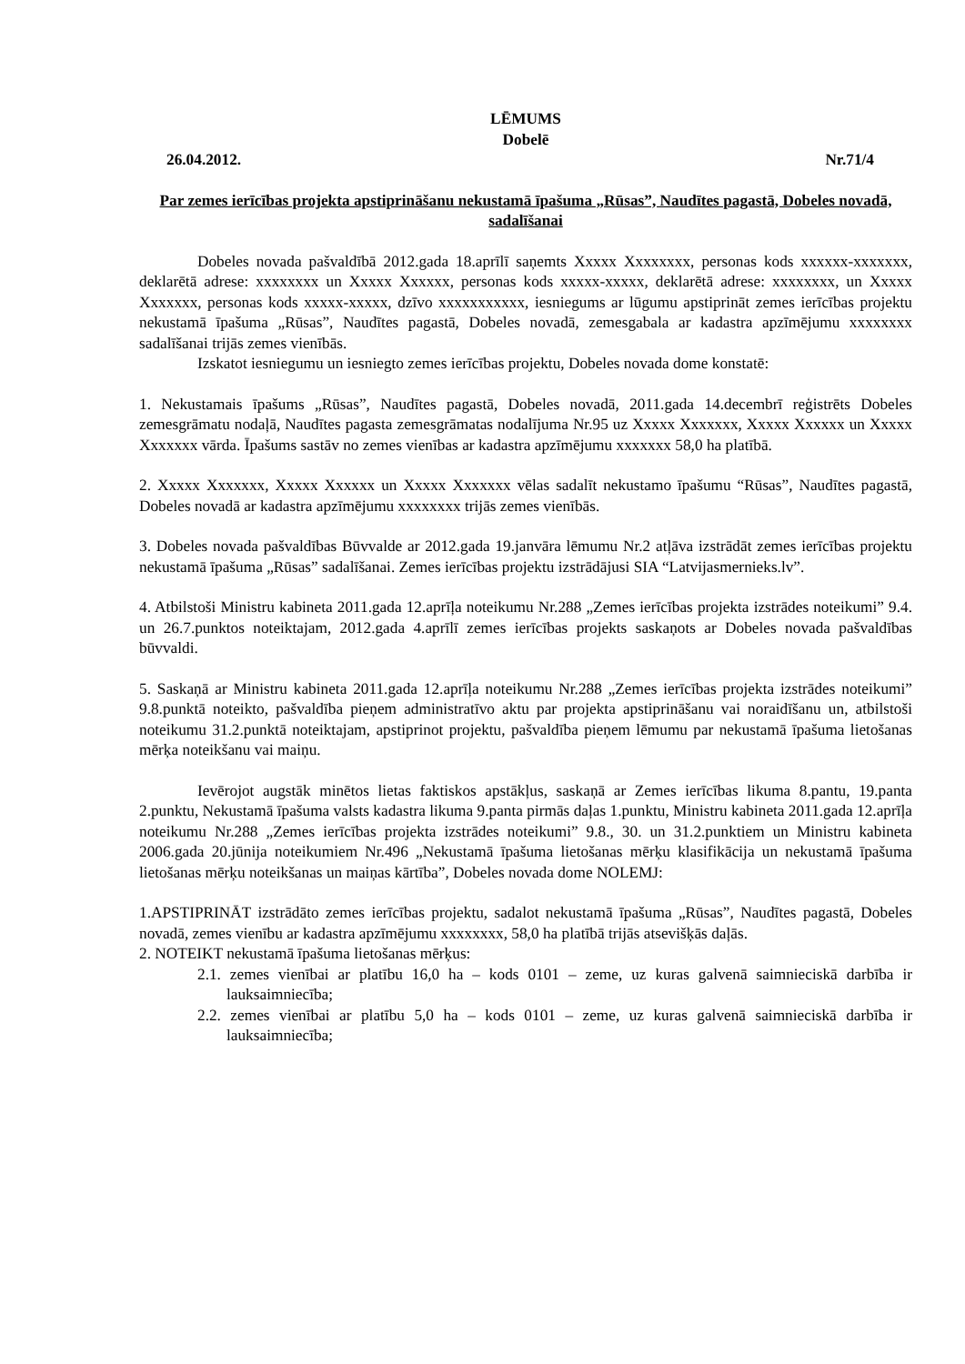LĒMUMS
Dobelē
26.04.2012. Nr.71/4
Par zemes ierīcības projekta apstiprināšanu nekustamā īpašuma „Rūsas”, Naudītes pagastā, Dobeles novadā, sadalīšanai
Dobeles novada pašvaldībā 2012.gada 18.aprīlī saņemts Xxxxx Xxxxxxxx, personas kods xxxxxx-xxxxxxx, deklarētā adrese: xxxxxxxx un Xxxxx Xxxxxx, personas kods xxxxx-xxxxx, deklarētā adrese: xxxxxxxx, un Xxxxx Xxxxxxx, personas kods xxxxx-xxxxx, dzīvo xxxxxxxxxxx, iesniegums ar lūgumu apstiprināt zemes ierīcības projektu nekustamā īpašuma „Rūsas”, Naudītes pagastā, Dobeles novadā, zemesgabala ar kadastra apzīmējumu xxxxxxxx sadalīšanai trijās zemes vienībās.
Izskatot iesniegumu un iesniegto zemes ierīcības projektu, Dobeles novada dome konstatē:
1. Nekustamais īpašums „Rūsas”, Naudītes pagastā, Dobeles novadā, 2011.gada 14.decembrī reģistrēts Dobeles zemesgrāmatu nodaļā, Naudītes pagasta zemesgrāmatas nodalījuma Nr.95 uz Xxxxx Xxxxxxx, Xxxxx Xxxxxx un Xxxxx Xxxxxxx vārda. Īpašums sastāv no zemes vienības ar kadastra apzīmējumu xxxxxxx 58,0 ha platībā.
2. Xxxxx Xxxxxxx, Xxxxx Xxxxxx un Xxxxx Xxxxxxx vēlas sadalīt nekustamo īpašumu “Rūsas”, Naudītes pagastā, Dobeles novadā ar kadastra apzīmējumu xxxxxxxx trijās zemes vienībās.
3. Dobeles novada pašvaldības Būvvalde ar 2012.gada 19.janvāra lēmumu Nr.2 atļāva izstrādāt zemes ierīcības projektu nekustamā īpašuma „Rūsas” sadalīšanai. Zemes ierīcības projektu izstrādājusi SIA “Latvijasmernieks.lv”.
4. Atbilstoši Ministru kabineta 2011.gada 12.aprīļa noteikumu Nr.288 „Zemes ierīcības projekta izstrādes noteikumi” 9.4. un 26.7.punktos noteiktajam, 2012.gada 4.aprīlī zemes ierīcības projekts saskaņots ar Dobeles novada pašvaldības būvvaldi.
5. Saskaņā ar Ministru kabineta 2011.gada 12.aprīļa noteikumu Nr.288 „Zemes ierīcības projekta izstrādes noteikumi” 9.8.punktā noteikto, pašvaldība pieņem administratīvo aktu par projekta apstiprināšanu vai noraidīšanu un, atbilstoši noteikumu 31.2.punktā noteiktajam, apstiprinot projektu, pašvaldība pieņem lēmumu par nekustamā īpašuma lietošanas mērķa noteikšanu vai maiņu.
Ievērojot augstāk minētos lietas faktiskos apstākļus, saskaņā ar Zemes ierīcības likuma 8.pantu, 19.panta 2.punktu, Nekustamā īpašuma valsts kadastra likuma 9.panta pirmās daļas 1.punktu, Ministru kabineta 2011.gada 12.aprīļa noteikumu Nr.288 „Zemes ierīcības projekta izstrādes noteikumi” 9.8., 30. un 31.2.punktiem un Ministru kabineta 2006.gada 20.jūnija noteikumiem Nr.496 „Nekustamā īpašuma lietošanas mērķu klasifikācija un nekustamā īpašuma lietošanas mērķu noteikšanas un maiņas kārtība”, Dobeles novada dome NOLEMJ:
1.APSTIPRINĀT izstrādāto zemes ierīcības projektu, sadalot nekustamā īpašuma „Rūsas”, Naudītes pagastā, Dobeles novadā, zemes vienību ar kadastra apzīmējumu xxxxxxxx, 58,0 ha platībā trijās atsevišķās daļās.
2. NOTEIKT nekustamā īpašuma lietošanas mērķus:
2.1. zemes vienībai ar platību 16,0 ha – kods 0101 – zeme, uz kuras galvenā saimnieciskā darbība ir lauksaimniecība;
2.2. zemes vienībai ar platību 5,0 ha – kods 0101 – zeme, uz kuras galvenā saimnieciskā darbība ir lauksaimniecība;